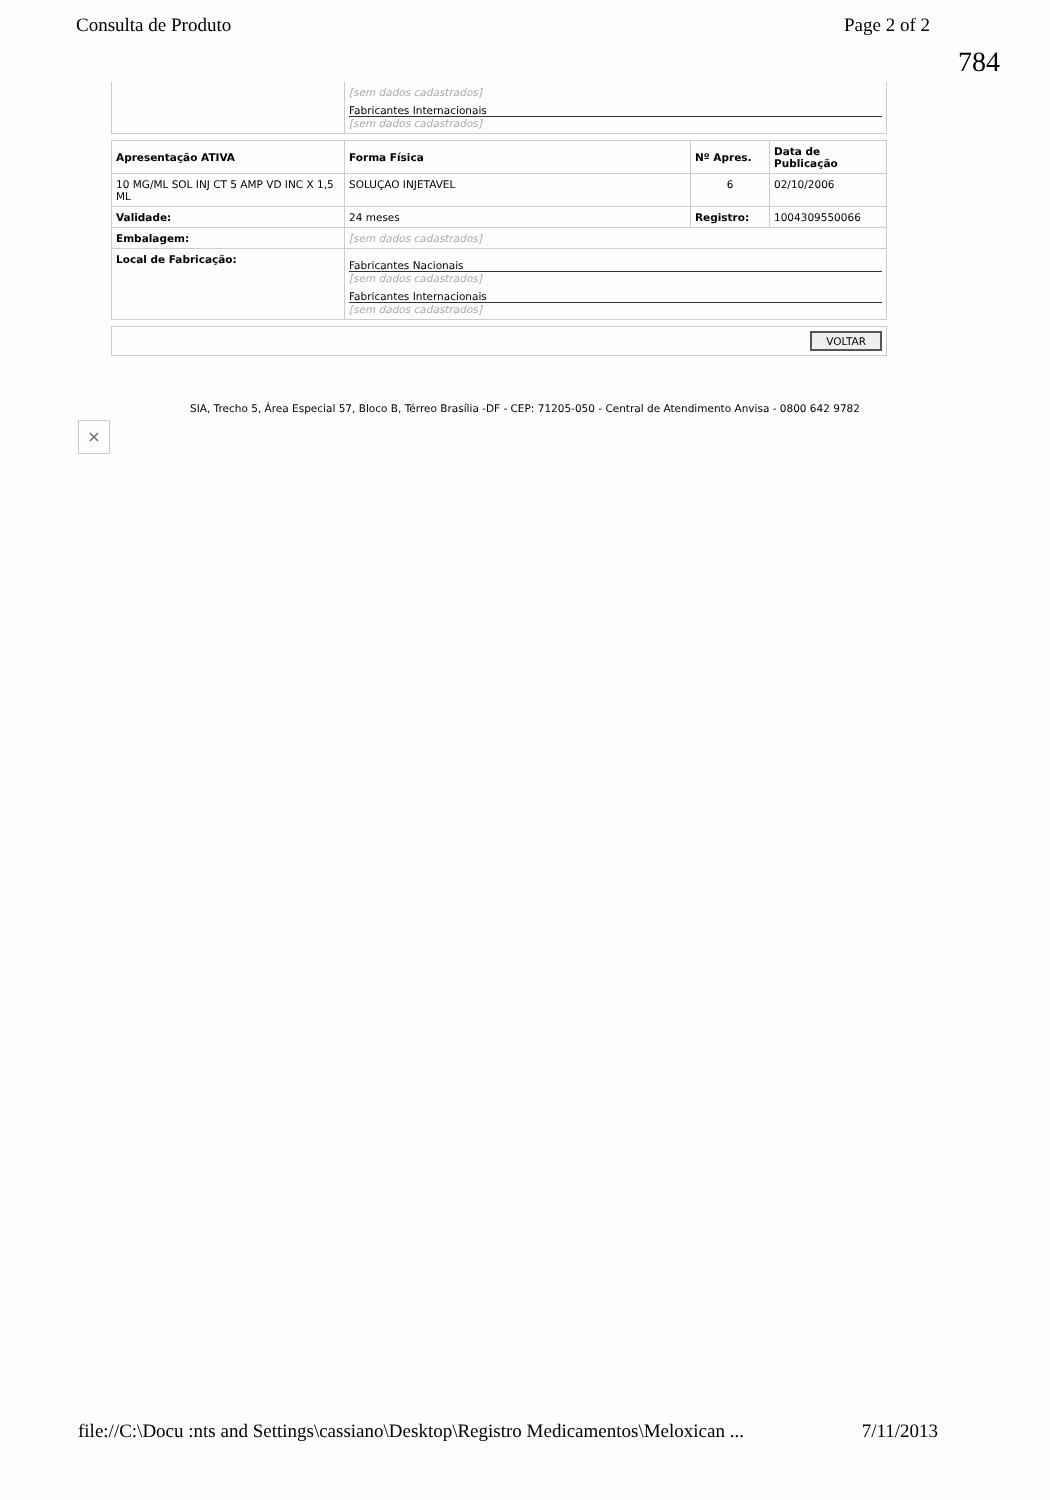Consulta de Produto Page 2 of 2
784
| | [sem dados cadastrados] Fabricantes Internacionais [sem dados cadastrados] |
| Apresentação ATIVA | Forma Física | Nº Apres. | Data de Publicação |
| --- | --- | --- | --- |
| 10 MG/ML SOL INJ CT 5 AMP VD INC X 1,5 ML | SOLUÇAO INJETAVEL | 6 | 02/10/2006 |
| Validade: | 24 meses | Registro: | 1004309550066 |
| Embalagem: | [sem dados cadastrados] | | |
| Local de Fabricação: | Fabricantes Nacionais [sem dados cadastrados] Fabricantes Internacionais [sem dados cadastrados] | | |
| VOLTAR |
SIA, Trecho 5, Área Especial 57, Bloco B, Térreo Brasília -DF - CEP: 71205-050 - Central de Atendimento Anvisa - 0800 642 9782
×
file://C:\Docu :nts and Settings\cassiano\Desktop\Registro Medicamentos\Meloxican ... 7/11/2013